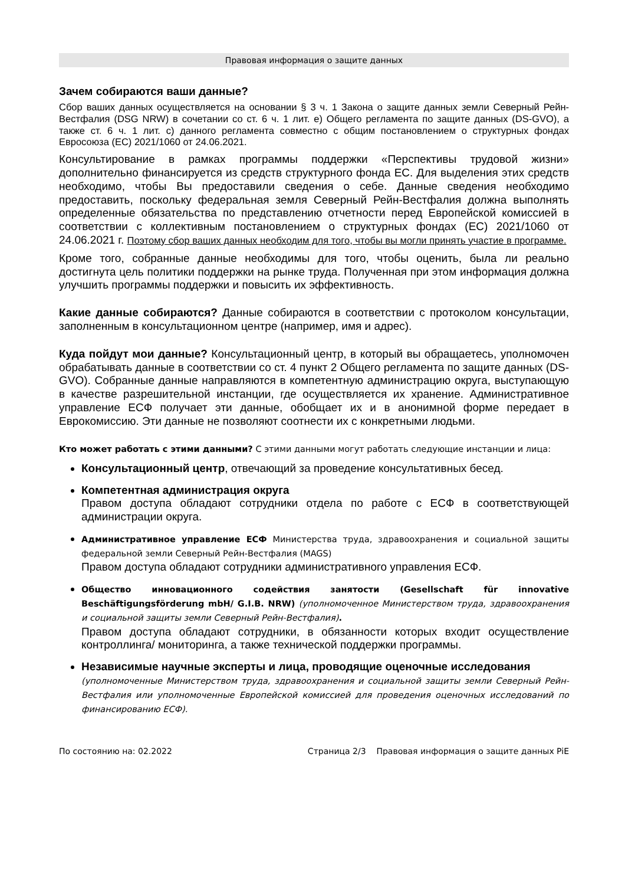Правовая информация о защите данных
Зачем собираются ваши данные?
Сбор ваших данных осуществляется на основании § 3 ч. 1 Закона о защите данных земли Северный Рейн-Вестфалия (DSG NRW) в сочетании со ст. 6 ч. 1 лит. е) Общего регламента по защите данных (DS-GVO), а также ст. 6 ч. 1 лит. c) данного регламента совместно с общим постановлением о структурных фондах Евросоюза (ЕС) 2021/1060 от 24.06.2021.
Консультирование в рамках программы поддержки «Перспективы трудовой жизни» дополнительно финансируется из средств структурного фонда ЕС. Для выделения этих средств необходимо, чтобы Вы предоставили сведения о себе. Данные сведения необходимо предоставить, поскольку федеральная земля Северный Рейн-Вестфалия должна выполнять определенные обязательства по представлению отчетности перед Европейской комиссией в соответствии с коллективным постановлением о структурных фондах (ЕС) 2021/1060 от 24.06.2021 г. Поэтому сбор ваших данных необходим для того, чтобы вы могли принять участие в программе.
Кроме того, собранные данные необходимы для того, чтобы оценить, была ли реально достигнута цель политики поддержки на рынке труда. Полученная при этом информация должна улучшить программы поддержки и повысить их эффективность.
Какие данные собираются? Данные собираются в соответствии с протоколом консультации, заполненным в консультационном центре (например, имя и адрес).
Куда пойдут мои данные? Консультационный центр, в который вы обращаетесь, уполномочен обрабатывать данные в соответствии со ст. 4 пункт 2 Общего регламента по защите данных (DS-GVO). Собранные данные направляются в компетентную администрацию округа, выступающую в качестве разрешительной инстанции, где осуществляется их хранение. Административное управление ЕСФ получает эти данные, обобщает их и в анонимной форме передает в Еврокомиссию. Эти данные не позволяют соотнести их с конкретными людьми.
Кто может работать с этими данными? С этими данными могут работать следующие инстанции и лица:
Консультационный центр, отвечающий за проведение консультативных бесед.
Компетентная администрация округа
Правом доступа обладают сотрудники отдела по работе с ЕСФ в соответствующей администрации округа.
Административное управление ЕСФ Министерства труда, здравоохранения и социальной защиты федеральной земли Северный Рейн-Вестфалия (MAGS)
Правом доступа обладают сотрудники административного управления ЕСФ.
Общество инновационного содействия занятости (Gesellschaft für innovative Beschäftigungsförderung mbH/ G.I.B. NRW) (уполномоченное Министерством труда, здравоохранения и социальной защиты земли Северный Рейн-Вестфалия).
Правом доступа обладают сотрудники, в обязанности которых входит осуществление контроллинга/ мониторинга, а также технической поддержки программы.
Независимые научные эксперты и лица, проводящие оценочные исследования
(уполномоченные Министерством труда, здравоохранения и социальной защиты земли Северный Рейн-Вестфалия или уполномоченные Европейской комиссией для проведения оценочных исследований по финансированию ЕСФ).
По состоянию на: 02.2022 Страница 2/3 Правовая информация о защите данных PiE